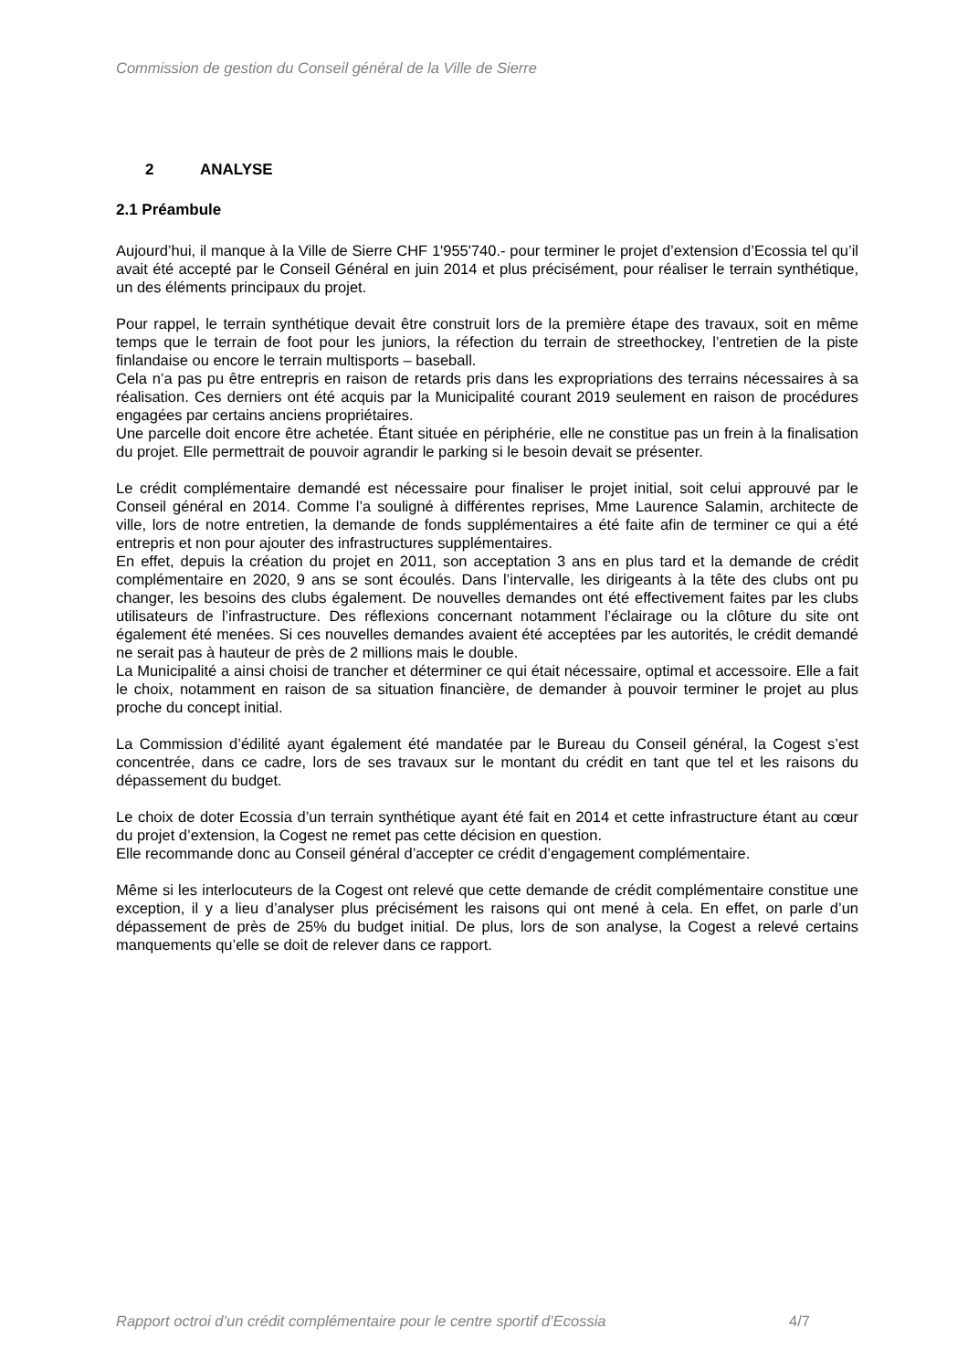Commission de gestion du Conseil général de la Ville de Sierre
2 ANALYSE
2.1 Préambule
Aujourd’hui, il manque à la Ville de Sierre CHF 1'955'740.- pour terminer le projet d’extension d’Ecossia tel qu’il avait été accepté par le Conseil Général en juin 2014 et plus précisément, pour réaliser le terrain synthétique, un des éléments principaux du projet.
Pour rappel, le terrain synthétique devait être construit lors de la première étape des travaux, soit en même temps que le terrain de foot pour les juniors, la réfection du terrain de streethockey, l’entretien de la piste finlandaise ou encore le terrain multisports – baseball.
Cela n’a pas pu être entrepris en raison de retards pris dans les expropriations des terrains nécessaires à sa réalisation. Ces derniers ont été acquis par la Municipalité courant 2019 seulement en raison de procédures engagées par certains anciens propriétaires.
Une parcelle doit encore être achetée. Étant située en périphérie, elle ne constitue pas un frein à la finalisation du projet. Elle permettrait de pouvoir agrandir le parking si le besoin devait se présenter.
Le crédit complémentaire demandé est nécessaire pour finaliser le projet initial, soit celui approuvé par le Conseil général en 2014. Comme l’a souligné à différentes reprises, Mme Laurence Salamin, architecte de ville, lors de notre entretien, la demande de fonds supplémentaires a été faite afin de terminer ce qui a été entrepris et non pour ajouter des infrastructures supplémentaires.
En effet, depuis la création du projet en 2011, son acceptation 3 ans en plus tard et la demande de crédit complémentaire en 2020, 9 ans se sont écoulés. Dans l’intervalle, les dirigeants à la tête des clubs ont pu changer, les besoins des clubs également. De nouvelles demandes ont été effectivement faites par les clubs utilisateurs de l’infrastructure. Des réflexions concernant notamment l’éclairage ou la clôture du site ont également été menées. Si ces nouvelles demandes avaient été acceptées par les autorités, le crédit demandé ne serait pas à hauteur de près de 2 millions mais le double.
La Municipalité a ainsi choisi de trancher et déterminer ce qui était nécessaire, optimal et accessoire. Elle a fait le choix, notamment en raison de sa situation financière, de demander à pouvoir terminer le projet au plus proche du concept initial.
La Commission d’édilité ayant également été mandatée par le Bureau du Conseil général, la Cogest s’est concentrée, dans ce cadre, lors de ses travaux sur le montant du crédit en tant que tel et les raisons du dépassement du budget.
Le choix de doter Ecossia d’un terrain synthétique ayant été fait en 2014 et cette infrastructure étant au cœur du projet d’extension, la Cogest ne remet pas cette décision en question.
Elle recommande donc au Conseil général d’accepter ce crédit d’engagement complémentaire.
Même si les interlocuteurs de la Cogest ont relevé que cette demande de crédit complémentaire constitue une exception, il y a lieu d’analyser plus précisément les raisons qui ont mené à cela. En effet, on parle d’un dépassement de près de 25% du budget initial. De plus, lors de son analyse, la Cogest a relevé certains manquements qu’elle se doit de relever dans ce rapport.
Rapport octroi d’un crédit complémentaire pour le centre sportif d’Ecossia 4/7